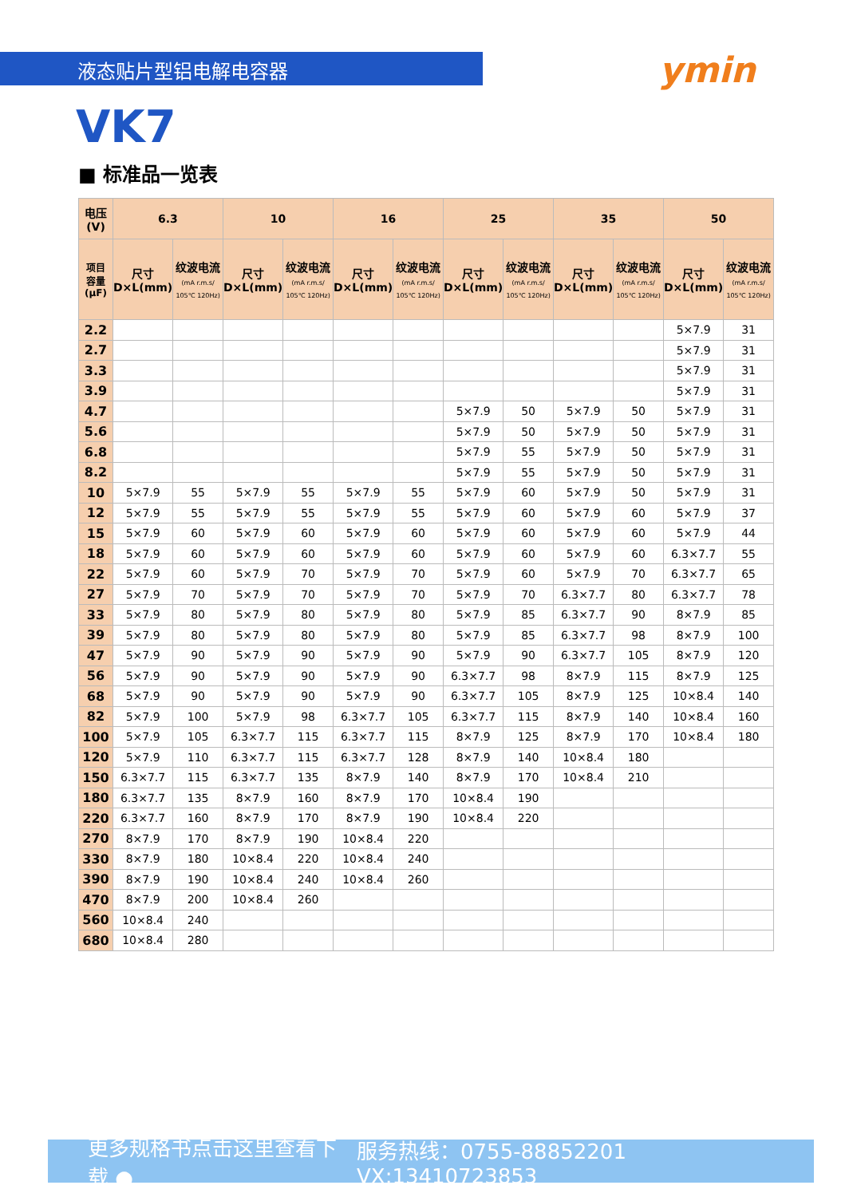液态贴片型铝电解电容器
ymin
VK7
■ 标准品一览表
| 电压(V) | 6.3 | | 10 | | 16 | | 25 | | 35 | | 50 | |
| --- | --- | --- | --- | --- | --- | --- | --- | --- | --- | --- | --- | --- |
| 项目 容量 (μF) | 尺寸 D×L(mm) | 纹波电流 (mA r.m.s/ 105℃ 120Hz) | 尺寸 D×L(mm) | 纹波电流 (mA r.m.s/ 105℃ 120Hz) | 尺寸 D×L(mm) | 纹波电流 (mA r.m.s/ 105℃ 120Hz) | 尺寸 D×L(mm) | 纹波电流 (mA r.m.s/ 105℃ 120Hz) | 尺寸 D×L(mm) | 纹波电流 (mA r.m.s/ 105℃ 120Hz) | 尺寸 D×L(mm) | 纹波电流 (mA r.m.s/ 105℃ 120Hz) |
| 2.2 | | | | | | | | | | | 5×7.9 | 31 |
| 2.7 | | | | | | | | | | | 5×7.9 | 31 |
| 3.3 | | | | | | | | | | | 5×7.9 | 31 |
| 3.9 | | | | | | | | | | | 5×7.9 | 31 |
| 4.7 | | | | | | | 5×7.9 | 50 | 5×7.9 | 50 | 5×7.9 | 31 |
| 5.6 | | | | | | | 5×7.9 | 50 | 5×7.9 | 50 | 5×7.9 | 31 |
| 6.8 | | | | | | | 5×7.9 | 55 | 5×7.9 | 50 | 5×7.9 | 31 |
| 8.2 | | | | | | | 5×7.9 | 55 | 5×7.9 | 50 | 5×7.9 | 31 |
| 10 | 5×7.9 | 55 | 5×7.9 | 55 | 5×7.9 | 55 | 5×7.9 | 60 | 5×7.9 | 50 | 5×7.9 | 31 |
| 12 | 5×7.9 | 55 | 5×7.9 | 55 | 5×7.9 | 55 | 5×7.9 | 60 | 5×7.9 | 60 | 5×7.9 | 37 |
| 15 | 5×7.9 | 60 | 5×7.9 | 60 | 5×7.9 | 60 | 5×7.9 | 60 | 5×7.9 | 60 | 5×7.9 | 44 |
| 18 | 5×7.9 | 60 | 5×7.9 | 60 | 5×7.9 | 60 | 5×7.9 | 60 | 5×7.9 | 60 | 6.3×7.7 | 55 |
| 22 | 5×7.9 | 60 | 5×7.9 | 70 | 5×7.9 | 70 | 5×7.9 | 60 | 5×7.9 | 70 | 6.3×7.7 | 65 |
| 27 | 5×7.9 | 70 | 5×7.9 | 70 | 5×7.9 | 70 | 5×7.9 | 70 | 6.3×7.7 | 80 | 6.3×7.7 | 78 |
| 33 | 5×7.9 | 80 | 5×7.9 | 80 | 5×7.9 | 80 | 5×7.9 | 85 | 6.3×7.7 | 90 | 8×7.9 | 85 |
| 39 | 5×7.9 | 80 | 5×7.9 | 80 | 5×7.9 | 80 | 5×7.9 | 85 | 6.3×7.7 | 98 | 8×7.9 | 100 |
| 47 | 5×7.9 | 90 | 5×7.9 | 90 | 5×7.9 | 90 | 5×7.9 | 90 | 6.3×7.7 | 105 | 8×7.9 | 120 |
| 56 | 5×7.9 | 90 | 5×7.9 | 90 | 5×7.9 | 90 | 6.3×7.7 | 98 | 8×7.9 | 115 | 8×7.9 | 125 |
| 68 | 5×7.9 | 90 | 5×7.9 | 90 | 5×7.9 | 90 | 6.3×7.7 | 105 | 8×7.9 | 125 | 10×8.4 | 140 |
| 82 | 5×7.9 | 100 | 5×7.9 | 98 | 6.3×7.7 | 105 | 6.3×7.7 | 115 | 8×7.9 | 140 | 10×8.4 | 160 |
| 100 | 5×7.9 | 105 | 6.3×7.7 | 115 | 6.3×7.7 | 115 | 8×7.9 | 125 | 8×7.9 | 170 | 10×8.4 | 180 |
| 120 | 5×7.9 | 110 | 6.3×7.7 | 115 | 6.3×7.7 | 128 | 8×7.9 | 140 | 10×8.4 | 180 | | |
| 150 | 6.3×7.7 | 115 | 6.3×7.7 | 135 | 8×7.9 | 140 | 8×7.9 | 170 | 10×8.4 | 210 | | |
| 180 | 6.3×7.7 | 135 | 8×7.9 | 160 | 8×7.9 | 170 | 10×8.4 | 190 | | | | |
| 220 | 6.3×7.7 | 160 | 8×7.9 | 170 | 8×7.9 | 190 | 10×8.4 | 220 | | | | |
| 270 | 8×7.9 | 170 | 8×7.9 | 190 | 10×8.4 | 220 | | | | | | |
| 330 | 8×7.9 | 180 | 10×8.4 | 220 | 10×8.4 | 240 | | | | | | |
| 390 | 8×7.9 | 190 | 10×8.4 | 240 | 10×8.4 | 260 | | | | | | |
| 470 | 8×7.9 | 200 | 10×8.4 | 260 | | | | | | | | |
| 560 | 10×8.4 | 240 | | | | | | | | | | |
| 680 | 10×8.4 | 280 | | | | | | | | | | |
更多规格书点击这里查看下载 ● 服务热线：0755-88852201 VX:13410723853